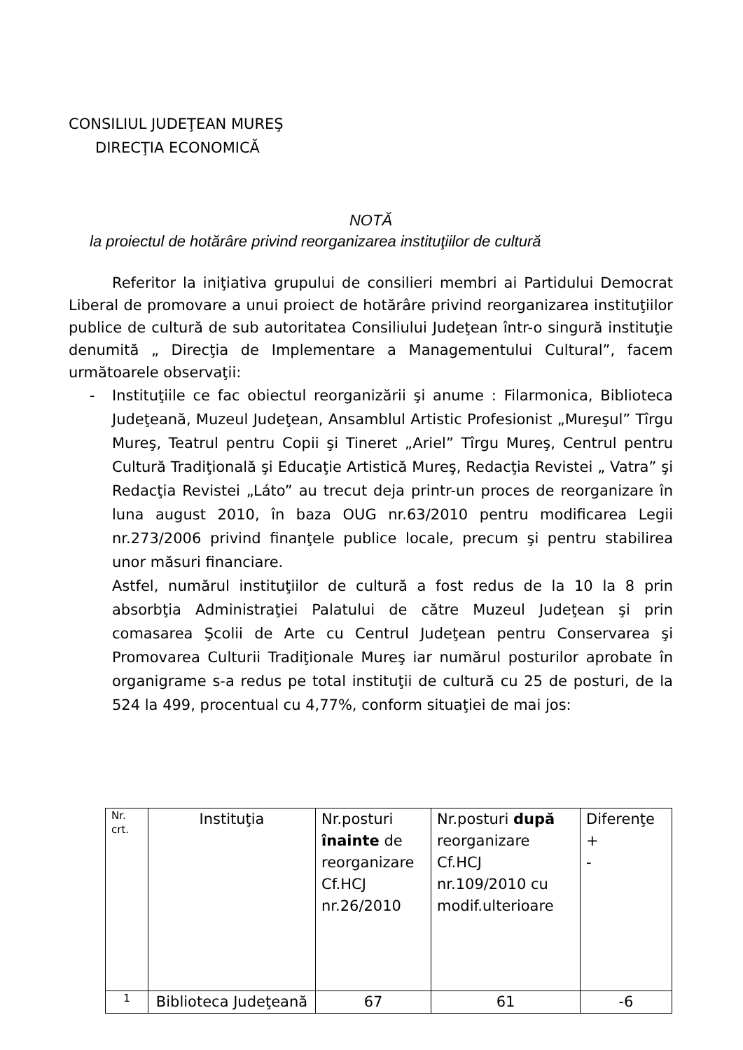CONSILIUL JUDEŢEAN MUREŞ
DIRECŢIA ECONOMICĂ
NOTĂ
la proiectul de hotărâre privind reorganizarea instituţiilor de cultură
Referitor la iniţiativa grupului de consilieri membri ai Partidului Democrat Liberal de promovare a unui proiect de hotărâre privind reorganizarea instituţiilor publice de cultură de sub autoritatea Consiliului Judeţean într-o singură instituţie denumită „ Direcţia de Implementare a Managementului Cultural”, facem următoarele observaţii:
- Instituţiile ce fac obiectul reorganizării şi anume : Filarmonica, Biblioteca Judeţeană, Muzeul Judeţean, Ansamblul Artistic Profesionist „Mureşul” Tîrgu Mureş, Teatrul pentru Copii şi Tineret „Ariel” Tîrgu Mureş, Centrul pentru Cultură Tradiţională şi Educaţie Artistică Mureş, Redacţia Revistei „ Vatra” şi Redacţia Revistei „Láto” au trecut deja printr-un proces de reorganizare în luna august 2010, în baza OUG nr.63/2010 pentru modificarea Legii nr.273/2006 privind finanţele publice locale, precum şi pentru stabilirea unor măsuri financiare.
Astfel, numărul instituţiilor de cultură a fost redus de la 10 la 8 prin absorbţia Administraţiei Palatului de către Muzeul Judeţean şi prin comasarea Şcolii de Arte cu Centrul Judeţean pentru Conservarea şi Promovarea Culturii Tradiţionale Mureş iar numărul posturilor aprobate în organigrame s-a redus pe total instituţii de cultură cu 25 de posturi, de la 524 la 499, procentual cu 4,77%, conform situaţiei de mai jos:
| Nr. crt. | Instituţia | Nr.posturi înainte de reorganizare Cf.HCJ nr.26/2010 | Nr.posturi după reorganizare Cf.HCJ nr.109/2010 cu modif.ulterioare | Diferenţe + - |
| 1 | Biblioteca Judeţeană | 67 | 61 | -6 |